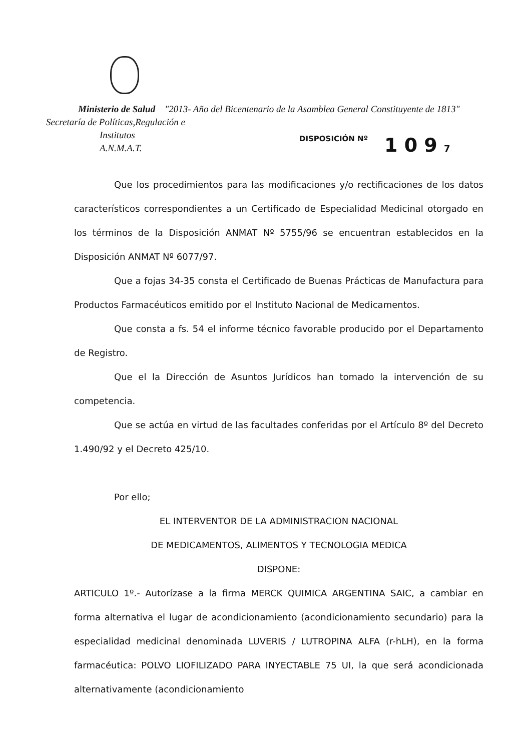Ministerio de Salud "2013- Año del Bicentenario de la Asamblea General Constituyente de 1813"
Secretaría de Políticas,Regulación e
Institutos
A.N.M.A.T.
DISPOSICIÓN Nº 1 0 9 7
Que los procedimientos para las modificaciones y/o rectificaciones de los datos característicos correspondientes a un Certificado de Especialidad Medicinal otorgado en los términos de la Disposición ANMAT Nº 5755/96 se encuentran establecidos en la Disposición ANMAT Nº 6077/97.
Que a fojas 34-35 consta el Certificado de Buenas Prácticas de Manufactura para Productos Farmacéuticos emitido por el Instituto Nacional de Medicamentos.
Que consta a fs. 54 el informe técnico favorable producido por el Departamento de Registro.
Que el la Dirección de Asuntos Jurídicos han tomado la intervención de su competencia.
Que se actúa en virtud de las facultades conferidas por el Artículo 8º del Decreto 1.490/92 y el Decreto 425/10.
Por ello;
EL INTERVENTOR DE LA ADMINISTRACION NACIONAL
DE MEDICAMENTOS, ALIMENTOS Y TECNOLOGIA MEDICA
DISPONE:
ARTICULO 1º.- Autorízase a la firma MERCK QUIMICA ARGENTINA SAIC, a cambiar en forma alternativa el lugar de acondicionamiento (acondicionamiento secundario) para la especialidad medicinal denominada LUVERIS / LUTROPINA ALFA (r-hLH), en la forma farmacéutica: POLVO LIOFILIZADO PARA INYECTABLE 75 UI, la que será acondicionada alternativamente (acondicionamiento